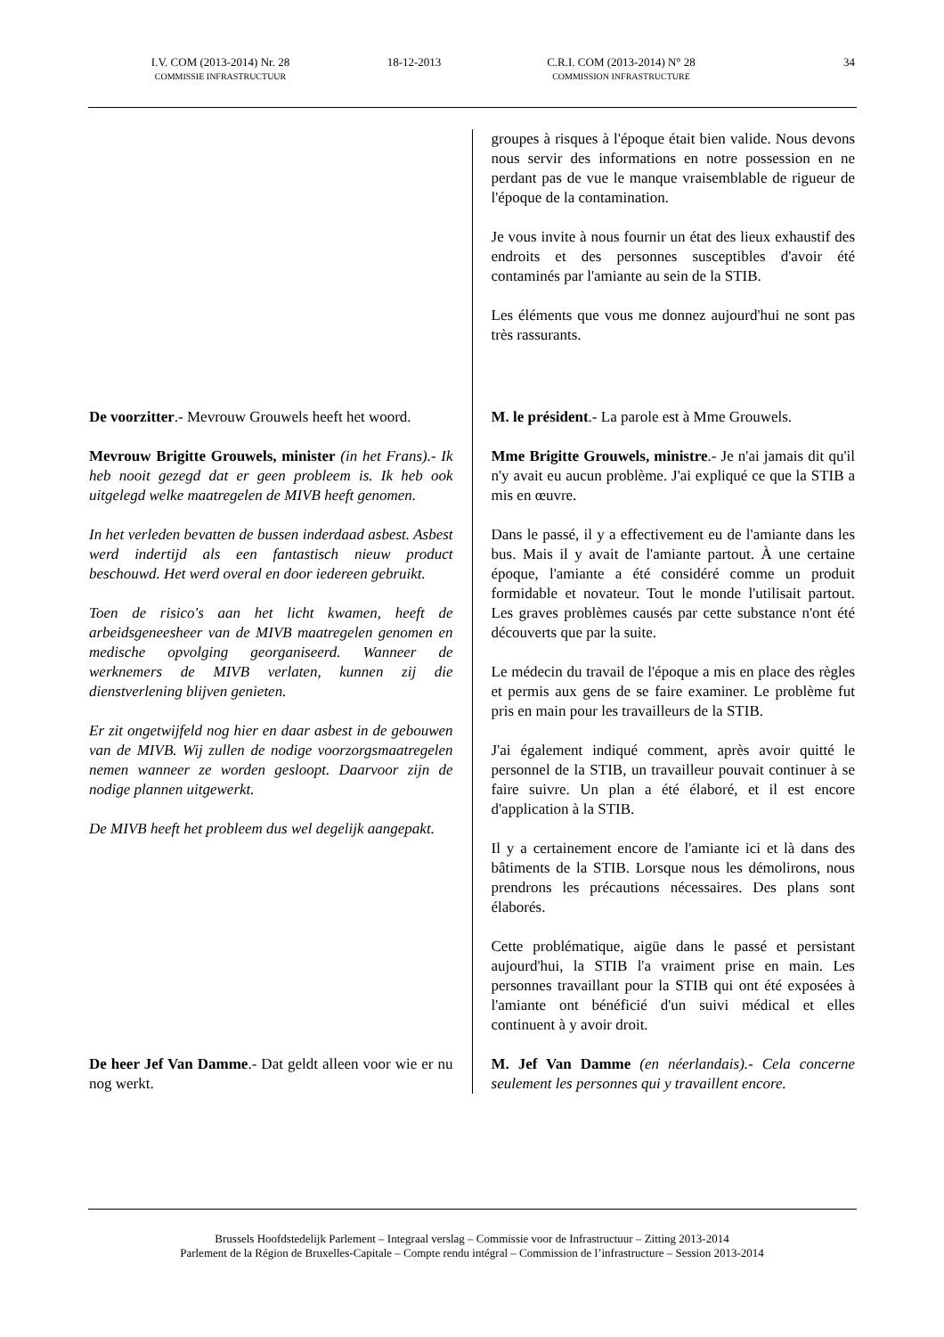I.V. COM (2013-2014) Nr. 28
COMMISSIE INFRASTRUCTUUR
18-12-2013 C.R.I. COM (2013-2014) N° 28
COMMISSION INFRASTRUCTURE
34
| | groupes à risques à l'époque était bien valide. Nous devons nous servir des informations en notre possession en ne perdant pas de vue le manque vraisemblable de rigueur de l'époque de la contamination. Je vous invite à nous fournir un état des lieux exhaustif des endroits et des personnes susceptibles d'avoir été contaminés par l'amiante au sein de la STIB. Les éléments que vous me donnez aujourd'hui ne sont pas très rassurants. |
| De voorzitter .- Mevrouw Grouwels heeft het woord. | M. le président .- La parole est à Mme Grouwels. |
| Mevrouw Brigitte Grouwels, minister (in het Frans).- Ik heb nooit gezegd dat er geen probleem is. Ik heb ook uitgelegd welke maatregelen de MIVB heeft genomen. In het verleden bevatten de bussen inderdaad asbest. Asbest werd indertijd als een fantastisch nieuw product beschouwd. Het werd overal en door iedereen gebruikt. Toen de risico's aan het licht kwamen, heeft de arbeidsgeneesheer van de MIVB maatregelen genomen en medische opvolging georganiseerd. Wanneer de werknemers de MIVB verlaten, kunnen zij die dienstverlening blijven genieten. Er zit ongetwijfeld nog hier en daar asbest in de gebouwen van de MIVB. Wij zullen de nodige voorzorgsmaatregelen nemen wanneer ze worden gesloopt. Daarvoor zijn de nodige plannen uitgewerkt. De MIVB heeft het probleem dus wel degelijk aangepakt. | Mme Brigitte Grouwels, ministre .- Je n'ai jamais dit qu'il n'y avait eu aucun problème. J'ai expliqué ce que la STIB a mis en œuvre. Dans le passé, il y a effectivement eu de l'amiante dans les bus. Mais il y avait de l'amiante partout. À une certaine époque, l'amiante a été considéré comme un produit formidable et novateur. Tout le monde l'utilisait partout. Les graves problèmes causés par cette substance n'ont été découverts que par la suite. Le médecin du travail de l'époque a mis en place des règles et permis aux gens de se faire examiner. Le problème fut pris en main pour les travailleurs de la STIB. J'ai également indiqué comment, après avoir quitté le personnel de la STIB, un travailleur pouvait continuer à se faire suivre. Un plan a été élaboré, et il est encore d'application à la STIB. Il y a certainement encore de l'amiante ici et là dans des bâtiments de la STIB. Lorsque nous les démolirons, nous prendrons les précautions nécessaires. Des plans sont élaborés. Cette problématique, aigüe dans le passé et persistant aujourd'hui, la STIB l'a vraiment prise en main. Les personnes travaillant pour la STIB qui ont été exposées à l'amiante ont bénéficié d'un suivi médical et elles continuent à y avoir droit. |
| De heer Jef Van Damme .- Dat geldt alleen voor wie er nu nog werkt. | M. Jef Van Damme (en néerlandais).- Cela concerne seulement les personnes qui y travaillent encore. |
Brussels Hoofdstedelijk Parlement – Integraal verslag – Commissie voor de Infrastructuur – Zitting 2013-2014
Parlement de la Région de Bruxelles-Capitale – Compte rendu intégral – Commission de l’infrastructure – Session 2013-2014